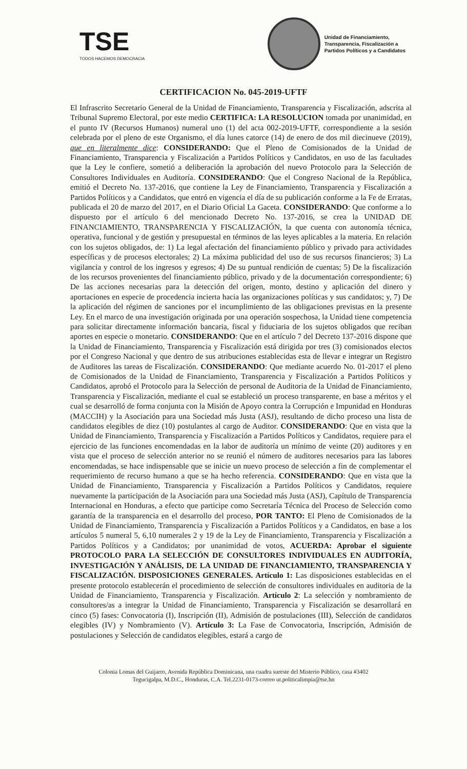TSE
TODOS HACEMOS DEMOCRACIA
Unidad de Financiamiento,
Transparencia, Fiscalización a
Partidos Políticos y a Candidatos
CERTIFICACION No. 045-2019-UFTF
El Infrascrito Secretario General de la Unidad de Financiamiento, Transparencia y Fiscalización, adscrita al Tribunal Supremo Electoral, por este medio CERTIFICA: LA RESOLUCION tomada por unanimidad, en el punto IV (Recursos Humanos) numeral uno (1) del acta 002-2019-UFTF, correspondiente a la sesión celebrada por el pleno de este Organismo, el día lunes catorce (14) de enero de dos mil diecinueve (2019), que en literalmente dice: CONSIDERANDO: Que el Pleno de Comisionados de la Unidad de Financiamiento, Transparencia y Fiscalización a Partidos Políticos y Candidatos, en uso de las facultades que la Ley le confiere, sometió a deliberación la aprobación del nuevo Protocolo para la Selección de Consultores Individuales en Auditoría. CONSIDERANDO: Que el Congreso Nacional de la República, emitió el Decreto No. 137-2016, que contiene la Ley de Financiamiento, Transparencia y Fiscalización a Partidos Políticos y a Candidatos, que entró en vigencia el día de su publicación conforme a la Fe de Erratas, publicada el 20 de marzo del 2017, en el Diario Oficial La Gaceta. CONSIDERANDO: Que conforme a lo dispuesto por el artículo 6 del mencionado Decreto No. 137-2016, se crea la UNIDAD DE FINANCIAMIENTO, TRANSPARENCIA Y FISCALIZACIÓN, la que cuenta con autonomía técnica, operativa, funcional y de gestión y presupuestal en términos de las leyes aplicables a la materia. En relación con los sujetos obligados, de: 1) La legal afectación del financiamiento público y privado para actividades específicas y de procesos electorales; 2) La máxima publicidad del uso de sus recursos financieros; 3) La vigilancia y control de los ingresos y egresos; 4) De su puntual rendición de cuentas; 5) De la fiscalización de los recursos provenientes del financiamiento público, privado y de la documentación correspondiente; 6) De las acciones necesarias para la detección del origen, monto, destino y aplicación del dinero y aportaciones en especie de procedencia incierta hacia las organizaciones políticas y sus candidatos; y, 7) De la aplicación del régimen de sanciones por el incumplimiento de las obligaciones previstas en la presente Ley. En el marco de una investigación originada por una operación sospechosa, la Unidad tiene competencia para solicitar directamente información bancaria, fiscal y fiduciaria de los sujetos obligados que reciban aportes en especie o monetario. CONSIDERANDO: Que en el artículo 7 del Decreto 137-2016 dispone que la Unidad de Financiamiento, Transparencia y Fiscalización está dirigida por tres (3) comisionados electos por el Congreso Nacional y que dentro de sus atribuciones establecidas esta de llevar e integrar un Registro de Auditores las tareas de Fiscalización. CONSIDERANDO: Que mediante acuerdo No. 01-2017 el pleno de Comisionados de la Unidad de Financiamiento, Transparencia y Fiscalización a Partidos Políticos y Candidatos, aprobó el Protocolo para la Selección de personal de Auditoria de la Unidad de Financiamiento, Transparencia y Fiscalización, mediante el cual se estableció un proceso transparente, en base a méritos y el cual se desarrolló de forma conjunta con la Misión de Apoyo contra la Corrupción e Impunidad en Honduras (MACCIH) y la Asociación para una Sociedad más Justa (ASJ), resultando de dicho proceso una lista de candidatos elegibles de diez (10) postulantes al cargo de Auditor. CONSIDERANDO: Que en vista que la Unidad de Financiamiento, Transparencia y Fiscalización a Partidos Políticos y Candidatos, requiere para el ejercicio de las funciones encomendadas en la labor de auditoría un mínimo de veinte (20) auditores y en vista que el proceso de selección anterior no se reunió el número de auditores necesarios para las labores encomendadas, se hace indispensable que se inicie un nuevo proceso de selección a fin de complementar el requerimiento de recurso humano a que se ha hecho referencia. CONSIDERANDO: Que en vista que la Unidad de Financiamiento, Transparencia y Fiscalización a Partidos Políticos y Candidatos, requiere nuevamente la participación de la Asociación para una Sociedad más Justa (ASJ), Capítulo de Transparencia Internacional en Honduras, a efecto que participe como Secretaría Técnica del Proceso de Selección como garantía de la transparencia en el desarrollo del proceso, POR TANTO: El Pleno de Comisionados de la Unidad de Financiamiento, Transparencia y Fiscalización a Partidos Políticos y a Candidatos, en base a los artículos 5 numeral 5, 6,10 numerales 2 y 19 de la Ley de Financiamiento, Transparencia y Fiscalización a Partidos Políticos y a Candidatos; por unanimidad de votos, ACUERDA: Aprobar el siguiente PROTOCOLO PARA LA SELECCIÓN DE CONSULTORES INDIVIDUALES EN AUDITORÍA, INVESTIGACIÓN Y ANÁLISIS, DE LA UNIDAD DE FINANCIAMIENTO, TRANSPARENCIA Y FISCALIZACIÓN. DISPOSICIONES GENERALES. Artículo 1: Las disposiciones establecidas en el presente protocolo establecerán el procedimiento de selección de consultores individuales en auditoria de la Unidad de Financiamiento, Transparencia y Fiscalización. Artículo 2: La selección y nombramiento de consultores/as a integrar la Unidad de Financiamiento, Transparencia y Fiscalización se desarrollará en cinco (5) fases: Convocatoria (I), Inscripción (II), Admisión de postulaciones (III), Selección de candidatos elegibles (IV) y Nombramiento (V). Artículo 3: La Fase de Convocatoria, Inscripción, Admisión de postulaciones y Selección de candidatos elegibles, estará a cargo de
Colonia Lomas del Guijarro, Avenida República Dominicana, una cuadra sureste del Misterio Público, casa #3402
Tegucigalpa, M.D.C., Honduras, C.A. Tel.2231-0173-correo ut.politicalimpia@tse.hn